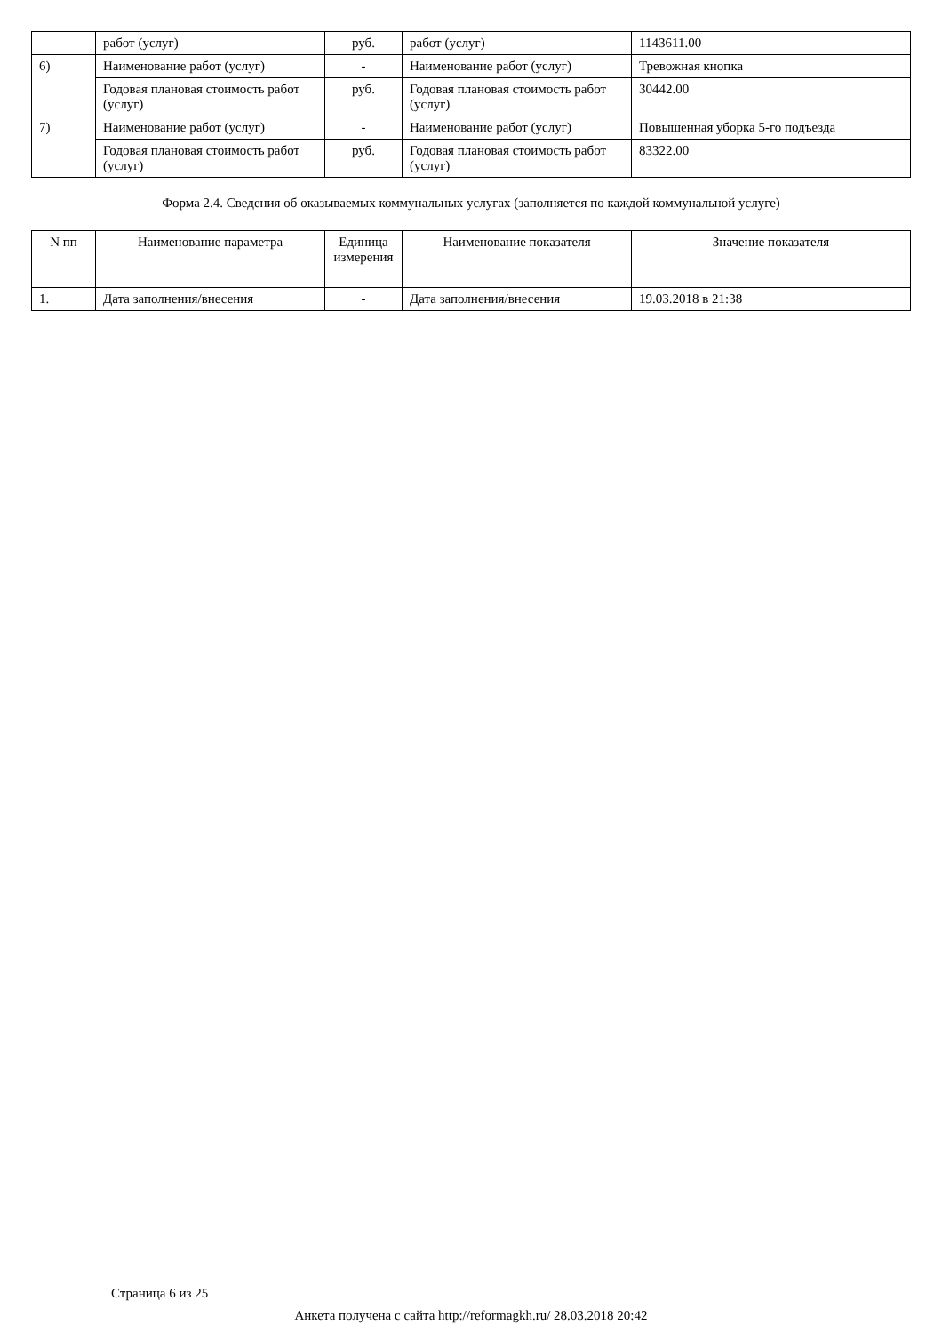| | работ (услуг) | руб. | работ (услуг) | 1143611.00 |
| 6) | Наименование работ (услуг) | - | Наименование работ (услуг) | Тревожная кнопка |
| | Годовая плановая стоимость работ (услуг) | руб. | Годовая плановая стоимость работ (услуг) | 30442.00 |
| 7) | Наименование работ (услуг) | - | Наименование работ (услуг) | Повышенная уборка 5-го подъезда |
| | Годовая плановая стоимость работ (услуг) | руб. | Годовая плановая стоимость работ (услуг) | 83322.00 |
Форма 2.4. Сведения об оказываемых коммунальных услугах (заполняется по каждой коммунальной услуге)
| N пп | Наименование параметра | Единица измерения | Наименование показателя | Значение показателя |
| --- | --- | --- | --- | --- |
| 1. | Дата заполнения/внесения | - | Дата заполнения/внесения | 19.03.2018 в 21:38 |
Страница 6 из 25
Анкета получена с сайта http://reformagkh.ru/ 28.03.2018 20:42